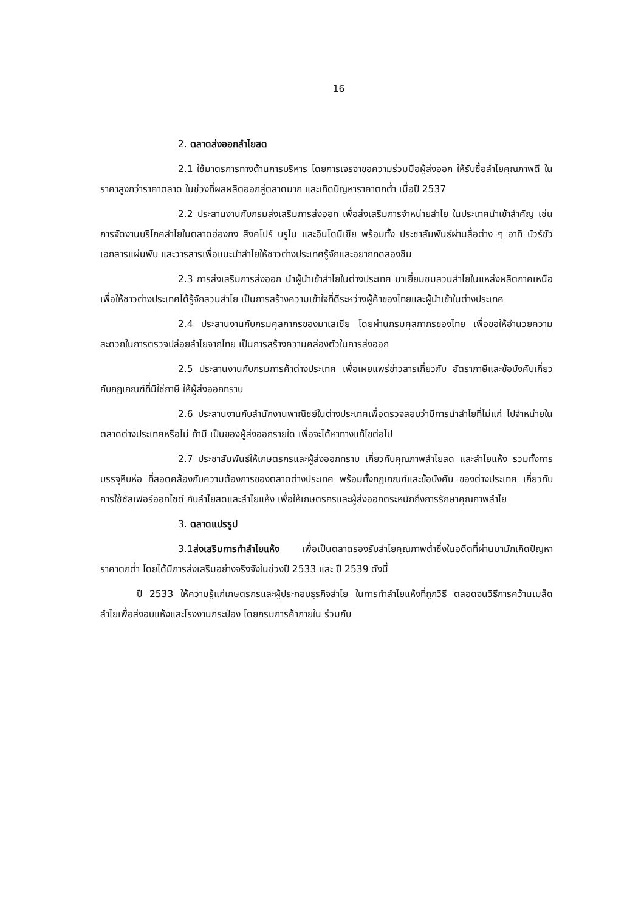16
2. ตลาดส่งออกลำไยสด
2.1 ใช้มาตรการทางด้านการบริหาร โดยการเจรจาขอความร่วมมือผู้ส่งออก ให้รับซื้อลำไยคุณภาพดี ในราคาสูงกว่าราคาตลาด ในช่วงที่ผลผลิตออกสู่ตลาดมาก และเกิดปัญหาราคาตกต่ำ เมื่อปี 2537
2.2 ประสานงานกับกรมส่งเสริมการส่งออก เพื่อส่งเสริมการจำหน่ายลำไย ในประเทศนำเข้าสำคัญ เช่น การจัดงานบริโภคลำไยในตลาดฮ่องกง สิงคโปร์ บรูไน และอินโดนีเซีย พร้อมทั้ง ประชาสัมพันธ์ผ่านสื่อต่าง ๆ อาทิ บัวร์ชัว เอกสารแผ่นพับ และวารสารเพื่อแนะนำลำไยให้ชาวต่างประเทศรู้จักและอยากทดลองชิม
2.3 การส่งเสริมการส่งออก นำผู้นำเข้าลำไยในต่างประเทศ มาเยี่ยมชมสวนลำไยในแหล่งผลิตภาคเหนือ เพื่อให้ชาวต่างประเทศได้รู้จักสวนลำไย เป็นการสร้างความเข้าใจที่ดีระหว่างผู้ค้าของไทยและผู้นำเข้าในต่างประเทศ
2.4 ประสานงานกับกรมศุลกากรของมาเลเซีย โดยผ่านกรมศุลกากรของไทย เพื่อขอให้อำนวยความสะดวกในการตรวจปล่อยลำไยจากไทย เป็นการสร้างความคล่องตัวในการส่งออก
2.5 ประสานงานกับกรมการค้าต่างประเทศ เพื่อเผยแพร่ข่าวสารเกี่ยวกับ อัตราภาษีและข้อบังคับเกี่ยวกับกฎเกณฑ์ที่มิใช่ภาษี ให้ผู้ส่งออกทราบ
2.6 ประสานงานกับสำนักงานพาณิชย์ในต่างประเทศเพื่อตรวจสอบว่ามีการนำลำไยที่ไม่แก่ ไปจำหน่ายในตลาดต่างประเทศหรือไม่ ถ้ามี เป็นของผู้ส่งออกรายใด เพื่อจะได้หาทางแก้ไขต่อไป
2.7 ประชาสัมพันธ์ให้เกษตรกรและผู้ส่งออกทราบ เกี่ยวกับคุณภาพลำไยสด และลำไยแห้ง รวมทั้งการบรรจุหีบห่อ ที่สอดคล้องกับความต้องการของตลาดต่างประเทศ พร้อมทั้งกฎเกณฑ์และข้อบังคับ ของต่างประเทศ เกี่ยวกับการใช้ซัลเฟอร์ออกไซด์ กับลำไยสดและลำไยแห้ง เพื่อให้เกษตรกรและผู้ส่งออกตระหนักถึงการรักษาคุณภาพลำไย
3. ตลาดแปรรูป
3.1ส่งเสริมการทำลำไยแห้ง เพื่อเป็นตลาดรองรับลำไยคุณภาพต่ำซึ่งในอดีตที่ผ่านมามักเกิดปัญหา ราคาตกต่ำ โดยได้มีการส่งเสริมอย่างจริงจังในช่วงปี 2533 และ ปี 2539 ดังนี้
ปี 2533 ให้ความรู้แก่เกษตรกรและผู้ประกอบธุรกิจลำไย ในการทำลำไยแห้งที่ถูกวิธี ตลอดจนวิธีการคว้านเมล็ดลำไยเพื่อส่งอบแห้งและโรงงานกระป๋อง โดยกรมการค้าภายใน ร่วมกับ